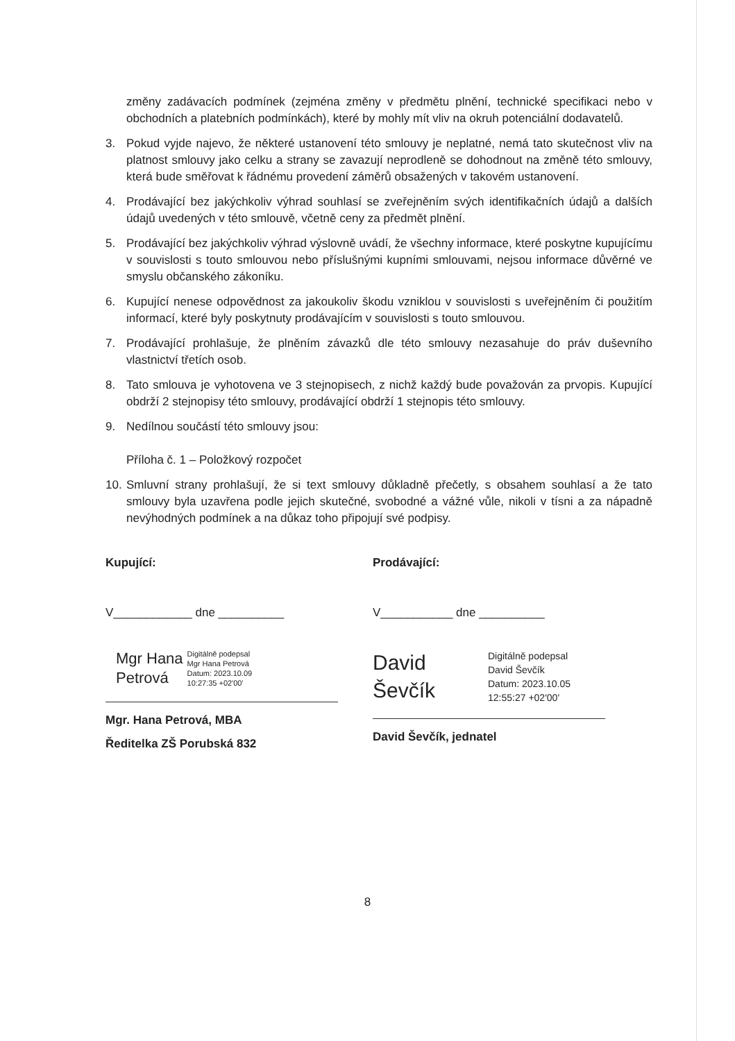změny zadávacích podmínek (zejména změny v předmětu plnění, technické specifikaci nebo v obchodních a platebních podmínkách), které by mohly mít vliv na okruh potenciální dodavatelů.
3. Pokud vyjde najevo, že některé ustanovení této smlouvy je neplatné, nemá tato skutečnost vliv na platnost smlouvy jako celku a strany se zavazují neprodleně se dohodnout na změně této smlouvy, která bude směřovat k řádnému provedení záměrů obsažených v takovém ustanovení.
4. Prodávající bez jakýchkoliv výhrad souhlasí se zveřejněním svých identifikačních údajů a dalších údajů uvedených v této smlouvě, včetně ceny za předmět plnění.
5. Prodávající bez jakýchkoliv výhrad výslovně uvádí, že všechny informace, které poskytne kupujícímu v souvislosti s touto smlouvou nebo příslušnými kupními smlouvami, nejsou informace důvěrné ve smyslu občanského zákoníku.
6. Kupující nenese odpovědnost za jakoukoliv škodu vzniklou v souvislosti s uveřejněním či použitím informací, které byly poskytnuty prodávajícím v souvislosti s touto smlouvou.
7. Prodávající prohlašuje, že plněním závazků dle této smlouvy nezasahuje do práv duševního vlastnictví třetích osob.
8. Tato smlouva je vyhotovena ve 3 stejnopisech, z nichž každý bude považován za prvopis. Kupující obdrží 2 stejnopisy této smlouvy, prodávající obdrží 1 stejnopis této smlouvy.
9. Nedílnou součástí této smlouvy jsou:
Příloha č. 1 – Položkový rozpočet
10. Smluvní strany prohlašují, že si text smlouvy důkladně přečetly, s obsahem souhlasí a že tato smlouvy byla uzavřena podle jejich skutečné, svobodné a vážné vůle, nikoli v tísni a za nápadně nevýhodných podmínek a na důkaz toho připojují své podpisy.
Kupující:
V____________ dne __________
Mgr Hana
Petrová
Digitálně podepsal
Mgr Hana Petrová
Datum: 2023.10.09
10:27:35 +02'00'
Mgr. Hana Petrová, MBA
Ředitelka ZŠ Porubská 832
Prodávající:
V___________ dne __________
David
Ševčík
Digitálně podepsal
David Ševčík
Datum: 2023.10.05
12:55:27 +02'00'
David Ševčík, jednatel
8